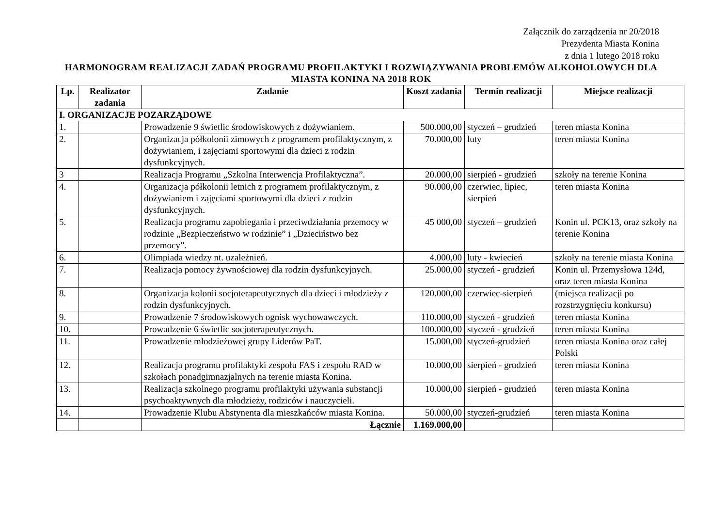Załącznik do zarządzenia nr 20/2018
Prezydenta Miasta Konina
z dnia 1 lutego 2018 roku
HARMONOGRAM REALIZACJI ZADAŃ PROGRAMU PROFILAKTYKI I ROZWIĄZYWANIA PROBLEMÓW ALKOHOLOWYCH DLA MIASTA KONINA NA 2018 ROK
| Lp. | Realizator zadania | Zadanie | Koszt zadania | Termin realizacji | Miejsce realizacji |
| --- | --- | --- | --- | --- | --- |
| I. ORGANIZACJE POZARZĄDOWE | | | | | |
| 1. | | Prowadzenie 9 świetlic środowiskowych z dożywianiem. | 500.000,00 | styczeń – grudzień | teren miasta Konina |
| 2. | | Organizacja półkolonii zimowych z programem profilaktycznym, z dożywianiem, i zajęciami sportowymi dla dzieci z rodzin dysfunkcyjnych. | 70.000,00 | luty | teren miasta Konina |
| 3 | | Realizacja Programu „Szkolna Interwencja Profilaktyczna”. | 20.000,00 | sierpień - grudzień | szkoły na terenie Konina |
| 4. | | Organizacja półkolonii letnich z programem profilaktycznym, z dożywianiem i zajęciami sportowymi dla dzieci z rodzin dysfunkcyjnych. | 90.000,00 | czerwiec, lipiec, sierpień | teren miasta Konina |
| 5. | | Realizacja programu zapobiegania i przeciwdziałania przemocy w rodzinie „Bezpieczeństwo w rodzinie” i „Dzieciństwo bez przemocy”. | 45 000,00 | styczeń – grudzień | Konin ul. PCK13, oraz szkoły na terenie Konina |
| 6. | | Olimpiada wiedzy nt. uzależnień. | 4.000,00 | luty - kwiecień | szkoły na terenie miasta Konina |
| 7. | | Realizacja pomocy żywnościowej dla rodzin dysfunkcyjnych. | 25.000,00 | styczeń - grudzień | Konin ul. Przemysłowa 124d, oraz teren miasta Konina |
| 8. | | Organizacja kolonii socjoterapeutycznych dla dzieci i młodzieży z rodzin dysfunkcyjnych. | 120.000,00 | czerwiec-sierpień | (miejsca realizacji po rozstrzygnięciu konkursu) |
| 9. | | Prowadzenie 7 środowiskowych ognisk wychowawczych. | 110.000,00 | styczeń - grudzień | teren miasta Konina |
| 10. | | Prowadzenie 6 świetlic socjoterapeutycznych. | 100.000,00 | styczeń - grudzień | teren miasta Konina |
| 11. | | Prowadzenie młodzieżowej grupy Liderów PaT. | 15.000,00 | styczeń-grudzień | teren miasta Konina oraz całej Polski |
| 12. | | Realizacja programu profilaktyki zespołu FAS i zespołu RAD w szkołach ponadgimnazjalnych na terenie miasta Konina. | 10.000,00 | sierpień - grudzień | teren miasta Konina |
| 13. | | Realizacja szkolnego programu profilaktyki używania substancji psychoaktywnych dla młodzieży, rodziców i nauczycieli. | 10.000,00 | sierpień - grudzień | teren miasta Konina |
| 14. | | Prowadzenie Klubu Abstynenta dla mieszkańców miasta Konina. | 50.000,00 | styczeń-grudzień | teren miasta Konina |
| | | Łącznie | 1.169.000,00 | | |